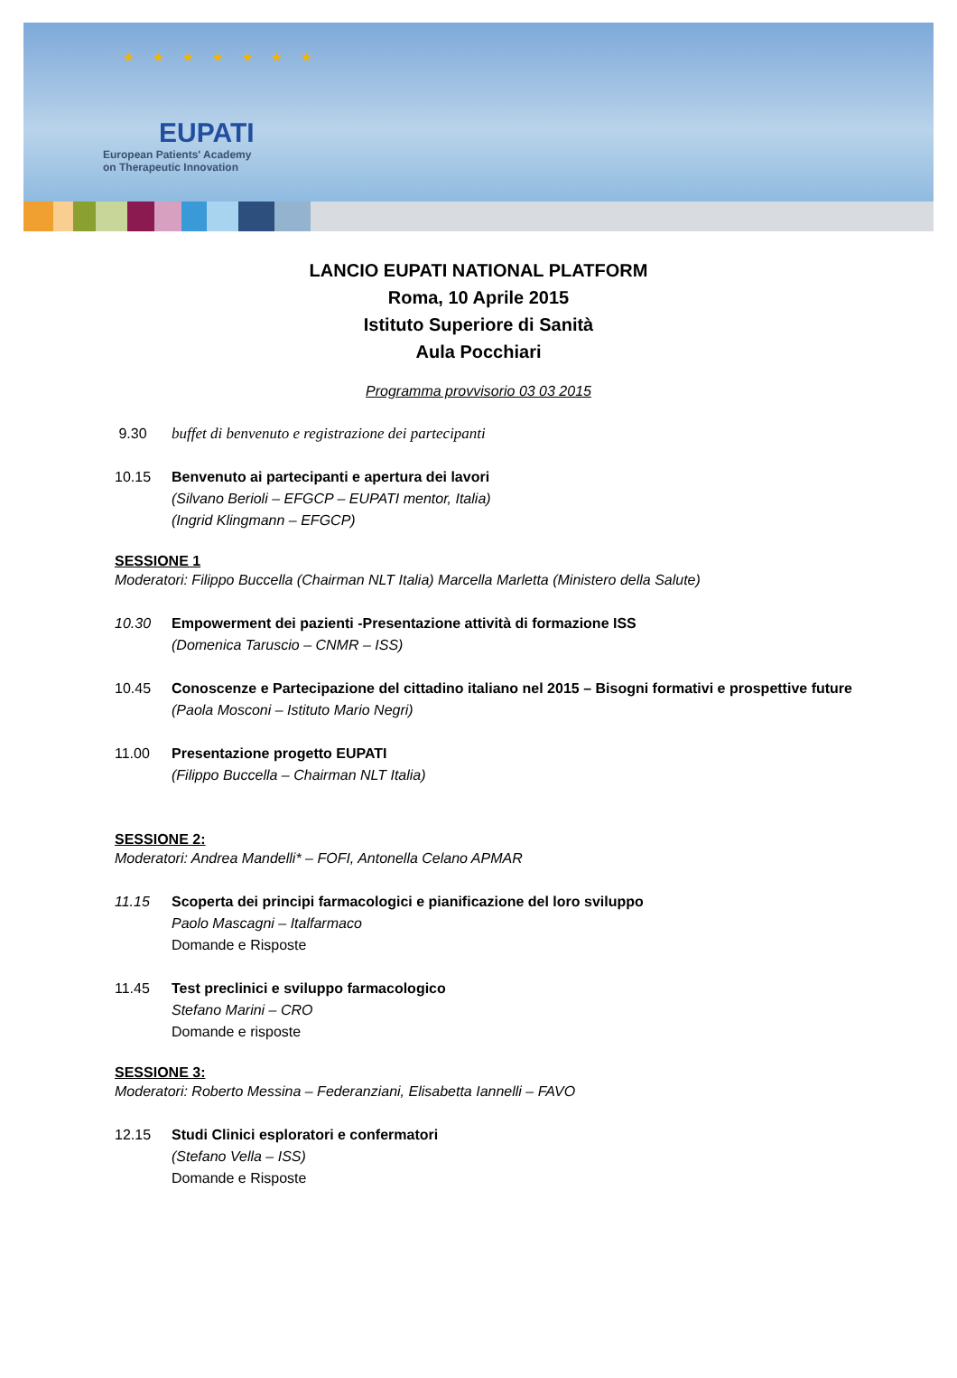★ ★ ★ ★ ★ ★ ★
EUPATI
European Patients' Academy
on Therapeutic Innovation
LANCIO EUPATI NATIONAL PLATFORM
Roma, 10 Aprile 2015
Istituto Superiore di Sanità
Aula Pocchiari
Programma provvisorio 03 03 2015
9.30 buffet di benvenuto e registrazione dei partecipanti
10.15 Benvenuto ai partecipanti e apertura dei lavori
(Silvano Berioli – EFGCP – EUPATI mentor, Italia)
(Ingrid Klingmann – EFGCP)
SESSIONE 1
Moderatori: Filippo Buccella (Chairman NLT Italia) Marcella Marletta (Ministero della Salute)
10.30 Empowerment dei pazienti -Presentazione attività di formazione ISS
(Domenica Taruscio – CNMR – ISS)
10.45 Conoscenze e Partecipazione del cittadino italiano nel 2015 – Bisogni formativi e prospettive future
(Paola Mosconi – Istituto Mario Negri)
11.00 Presentazione progetto EUPATI
(Filippo Buccella – Chairman NLT Italia)
SESSIONE 2:
Moderatori: Andrea Mandelli* – FOFI, Antonella Celano APMAR
11.15 Scoperta dei principi farmacologici e pianificazione del loro sviluppo
Paolo Mascagni – Italfarmaco
Domande e Risposte
11.45 Test preclinici e sviluppo farmacologico
Stefano Marini – CRO
Domande e risposte
SESSIONE 3:
Moderatori: Roberto Messina – Federanziani, Elisabetta Iannelli – FAVO
12.15 Studi Clinici esploratori e confermatori
(Stefano Vella – ISS)
Domande e Risposte